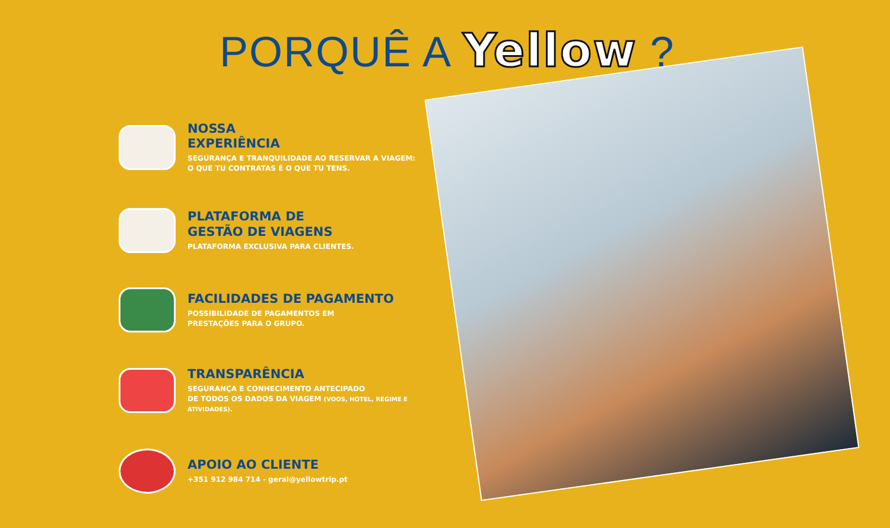PORQUÊ A Yellow ?
NOSSA
EXPERIÊNCIA
SEGURANÇA E TRANQUILIDADE AO RESERVAR A VIAGEM:
O QUE TU CONTRATAS É O QUE TU TENS.
PLATAFORMA DE
GESTÃO DE VIAGENS
PLATAFORMA EXCLUSIVA PARA CLIENTES.
FACILIDADES DE PAGAMENTO
POSSIBILIDADE DE PAGAMENTOS EM
PRESTAÇÕES PARA O GRUPO.
TRANSPARÊNCIA
SEGURANÇA E CONHECIMENTO ANTECIPADO
DE TODOS OS DADOS DA VIAGEM (VOOS, HOTEL, REGIME E ATIVIDADES).
APOIO AO CLIENTE
+351 912 984 714 - geral@yellowtrip.pt